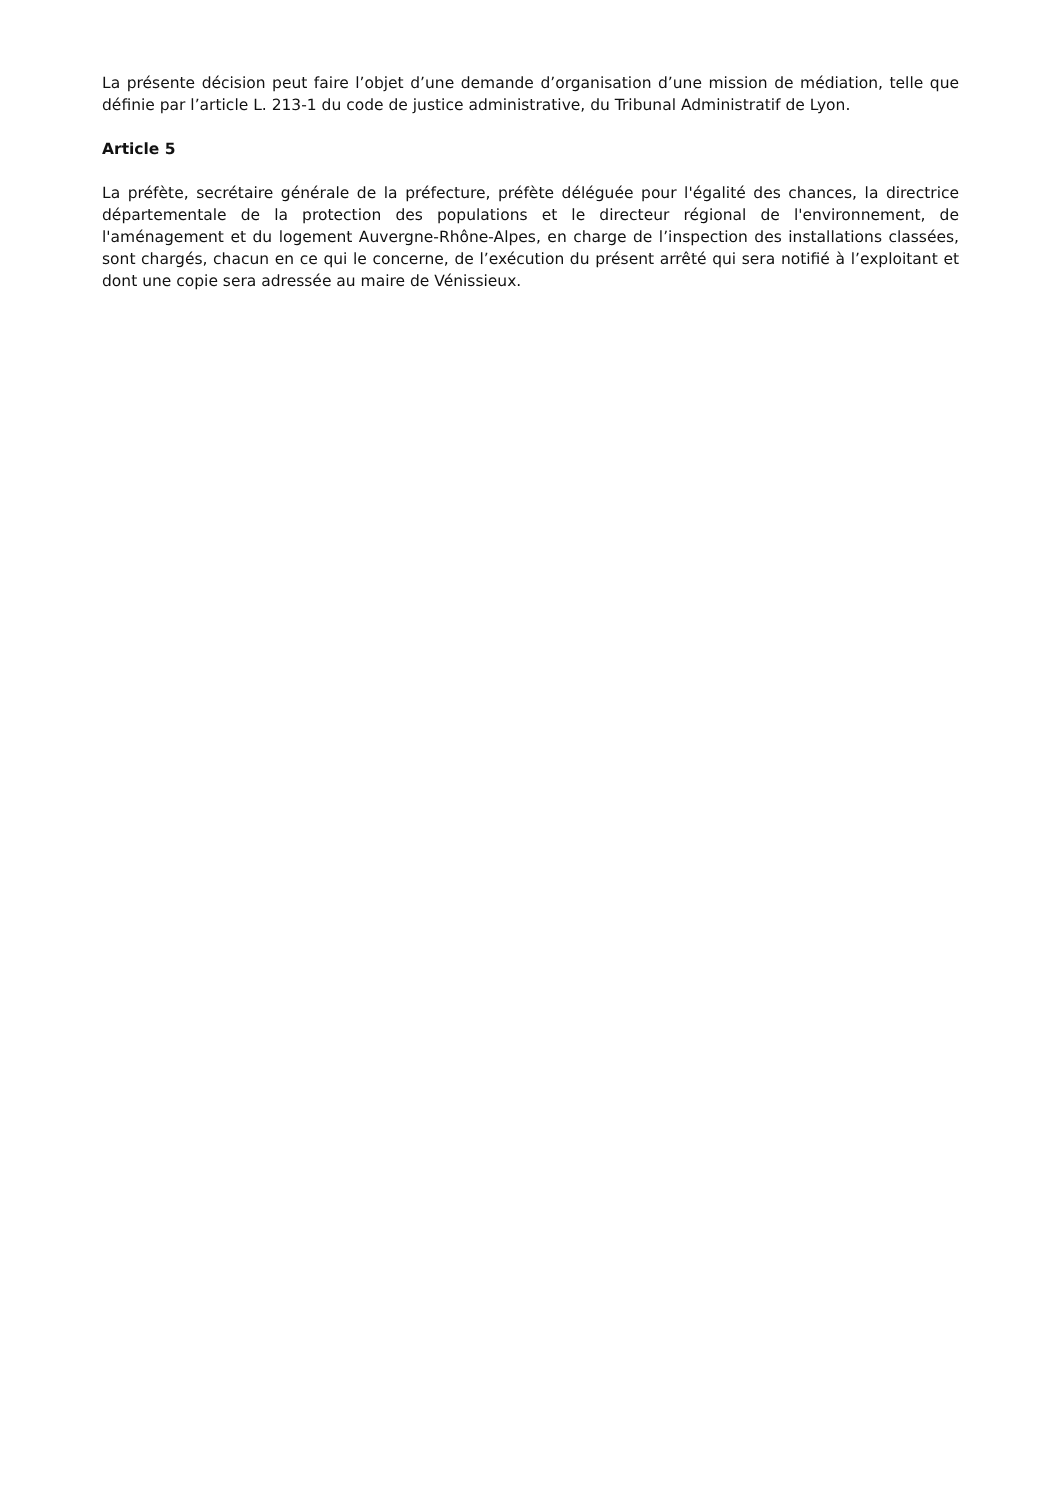La présente décision peut faire l’objet d’une demande d’organisation d’une mission de médiation, telle que définie par l’article L. 213-1 du code de justice administrative, du Tribunal Administratif de Lyon.
Article 5
La préfète, secrétaire générale de la préfecture, préfète déléguée pour l'égalité des chances, la directrice départementale de la protection des populations et le directeur régional de l'environnement, de l'aménagement et du logement Auvergne-Rhône-Alpes, en charge de l’inspection des installations classées, sont chargés, chacun en ce qui le concerne, de l’exécution du présent arrêté qui sera notifié à l’exploitant et dont une copie sera adressée au maire de Vénissieux.